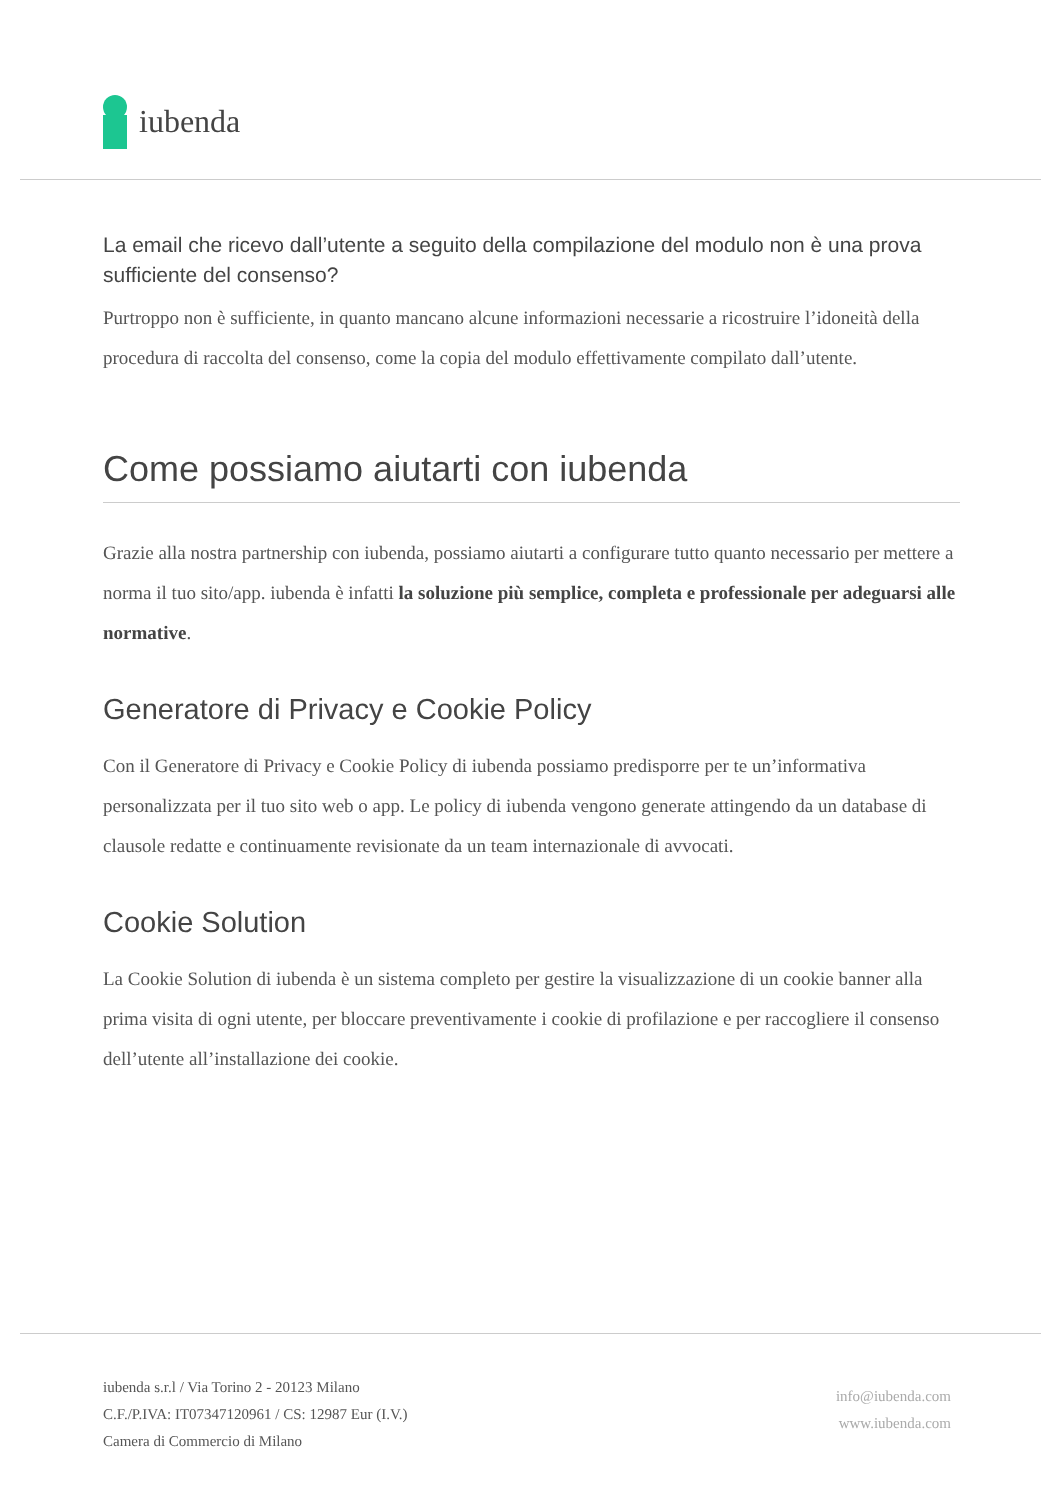iubenda
La email che ricevo dall’utente a seguito della compilazione del modulo non è una prova sufficiente del consenso?
Purtroppo non è sufficiente, in quanto mancano alcune informazioni necessarie a ricostruire l’idoneità della procedura di raccolta del consenso, come la copia del modulo effettivamente compilato dall’utente.
Come possiamo aiutarti con iubenda
Grazie alla nostra partnership con iubenda, possiamo aiutarti a configurare tutto quanto necessario per mettere a norma il tuo sito/app. iubenda è infatti la soluzione più semplice, completa e professionale per adeguarsi alle normative.
Generatore di Privacy e Cookie Policy
Con il Generatore di Privacy e Cookie Policy di iubenda possiamo predisporre per te un’informativa personalizzata per il tuo sito web o app. Le policy di iubenda vengono generate attingendo da un database di clausole redatte e continuamente revisionate da un team internazionale di avvocati.
Cookie Solution
La Cookie Solution di iubenda è un sistema completo per gestire la visualizzazione di un cookie banner alla prima visita di ogni utente, per bloccare preventivamente i cookie di profilazione e per raccogliere il consenso dell’utente all’installazione dei cookie.
iubenda s.r.l / Via Torino 2 - 20123 Milano
C.F./P.IVA: IT07347120961 / CS: 12987 Eur (I.V.)
Camera di Commercio di Milano
info@iubenda.com
www.iubenda.com